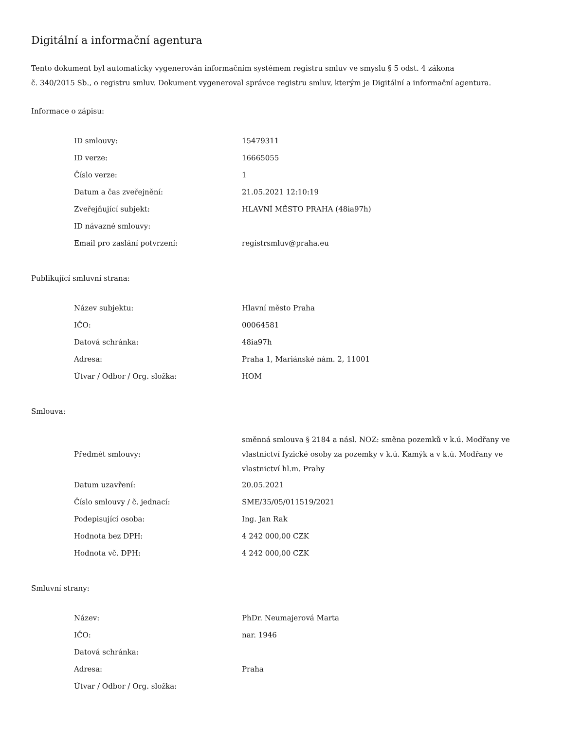Digitální a informační agentura
Tento dokument byl automaticky vygenerován informačním systémem registru smluv ve smyslu § 5 odst. 4 zákona
č. 340/2015 Sb., o registru smluv. Dokument vygeneroval správce registru smluv, kterým je Digitální a informační agentura.
Informace o zápisu:
| ID smlouvy: | 15479311 |
| ID verze: | 16665055 |
| Číslo verze: | 1 |
| Datum a čas zveřejnění: | 21.05.2021 12:10:19 |
| Zveřejňující subjekt: | HLAVNÍ MĚSTO PRAHA (48ia97h) |
| ID návazné smlouvy: | |
| Email pro zaslání potvrzení: | registrsmluv@praha.eu |
Publikující smluvní strana:
| Název subjektu: | Hlavní město Praha |
| IČO: | 00064581 |
| Datová schránka: | 48ia97h |
| Adresa: | Praha 1, Mariánské nám. 2, 11001 |
| Útvar / Odbor / Org. složka: | HOM |
Smlouva:
| Předmět smlouvy: | směnná smlouva § 2184 a násl. NOZ: směna pozemků v k.ú. Modřany ve vlastnictví fyzické osoby za pozemky v k.ú. Kamýk a v k.ú. Modřany ve vlastnictví hl.m. Prahy |
| Datum uzavření: | 20.05.2021 |
| Číslo smlouvy / č. jednací: | SME/35/05/011519/2021 |
| Podepisující osoba: | Ing. Jan Rak |
| Hodnota bez DPH: | 4 242 000,00 CZK |
| Hodnota vč. DPH: | 4 242 000,00 CZK |
Smluvní strany:
| Název: | PhDr. Neumajerová Marta |
| IČO: | nar. 1946 |
| Datová schránka: | |
| Adresa: | Praha |
| Útvar / Odbor / Org. složka: | |